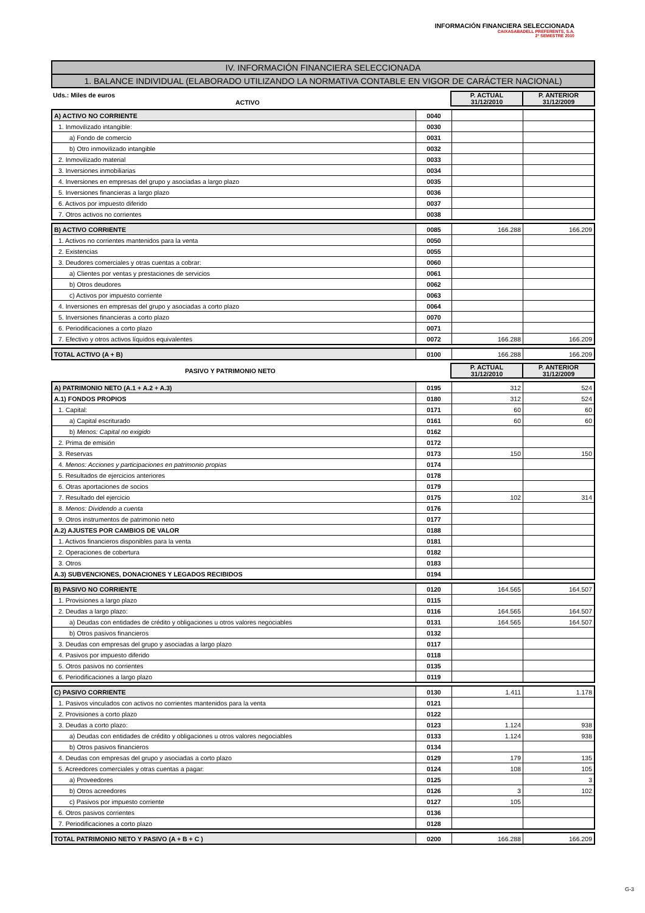INFORMACIÓN FINANCIERA SELECCIONADA
CAIXASABADELL PREFERENTS, S.A.
2º SEMESTRE 2010
IV. INFORMACIÓN FINANCIERA SELECCIONADA
1. BALANCE INDIVIDUAL (ELABORADO UTILIZANDO LA NORMATIVA CONTABLE EN VIGOR DE CARÁCTER NACIONAL)
| Uds.: Miles de euros ACTIVO | P. ACTUAL 31/12/2010 | P. ANTERIOR 31/12/2009 |
| A) ACTIVO NO CORRIENTE | 0040 | | |
| 1. Inmovilizado intangible: | 0030 | | |
| a) Fondo de comercio | 0031 | | |
| b) Otro inmovilizado intangible | 0032 | | |
| 2. Inmovilizado material | 0033 | | |
| 3. Inversiones inmobiliarias | 0034 | | |
| 4. Inversiones en empresas del grupo y asociadas a largo plazo | 0035 | | |
| 5. Inversiones financieras a largo plazo | 0036 | | |
| 6. Activos por impuesto diferido | 0037 | | |
| 7. Otros activos no corrientes | 0038 | | |
| B) ACTIVO CORRIENTE | 0085 | 166.288 | 166.209 |
| 1. Activos no corrientes mantenidos para la venta | 0050 | | |
| 2. Existencias | 0055 | | |
| 3. Deudores comerciales y otras cuentas a cobrar: | 0060 | | |
| a) Clientes por ventas y prestaciones de servicios | 0061 | | |
| b) Otros deudores | 0062 | | |
| c) Activos por impuesto corriente | 0063 | | |
| 4. Inversiones en empresas del grupo y asociadas a corto plazo | 0064 | | |
| 5. Inversiones financieras a corto plazo | 0070 | | |
| 6. Periodificaciones a corto plazo | 0071 | | |
| 7. Efectivo y otros activos líquidos equivalentes | 0072 | 166.288 | 166.209 |
| TOTAL ACTIVO (A + B) | 0100 | 166.288 | 166.209 |
| PASIVO Y PATRIMONIO NETO | P. ACTUAL 31/12/2010 | P. ANTERIOR 31/12/2009 |
| A) PATRIMONIO NETO (A.1 + A.2 + A.3) | 0195 | 312 | 524 |
| A.1) FONDOS PROPIOS | 0180 | 312 | 524 |
| 1. Capital: | 0171 | 60 | 60 |
| a) Capital escriturado | 0161 | 60 | 60 |
| b) Menos: Capital no exigido | 0162 | | |
| 2. Prima de emisión | 0172 | | |
| 3. Reservas | 0173 | 150 | 150 |
| 4. Menos: Acciones y participaciones en patrimonio propias | 0174 | | |
| 5. Resultados de ejercicios anteriores | 0178 | | |
| 6. Otras aportaciones de socios | 0179 | | |
| 7. Resultado del ejercicio | 0175 | 102 | 314 |
| 8. Menos: Dividendo a cuenta | 0176 | | |
| 9. Otros instrumentos de patrimonio neto | 0177 | | |
| A.2) AJUSTES POR CAMBIOS DE VALOR | 0188 | | |
| 1. Activos financieros disponibles para la venta | 0181 | | |
| 2. Operaciones de cobertura | 0182 | | |
| 3. Otros | 0183 | | |
| A.3) SUBVENCIONES, DONACIONES Y LEGADOS RECIBIDOS | 0194 | | |
| B) PASIVO NO CORRIENTE | 0120 | 164.565 | 164.507 |
| 1. Provisiones a largo plazo | 0115 | | |
| 2. Deudas a largo plazo: | 0116 | 164.565 | 164.507 |
| a) Deudas con entidades de crédito y obligaciones u otros valores negociables | 0131 | 164.565 | 164.507 |
| b) Otros pasivos financieros | 0132 | | |
| 3. Deudas con empresas del grupo y asociadas a largo plazo | 0117 | | |
| 4. Pasivos por impuesto diferido | 0118 | | |
| 5. Otros pasivos no corrientes | 0135 | | |
| 6. Periodificaciones a largo plazo | 0119 | | |
| C) PASIVO CORRIENTE | 0130 | 1.411 | 1.178 |
| 1. Pasivos vinculados con activos no corrientes mantenidos para la venta | 0121 | | |
| 2. Provisiones a corto plazo | 0122 | | |
| 3. Deudas a corto plazo: | 0123 | 1.124 | 938 |
| a) Deudas con entidades de crédito y obligaciones u otros valores negociables | 0133 | 1.124 | 938 |
| b) Otros pasivos financieros | 0134 | | |
| 4. Deudas con empresas del grupo y asociadas a corto plazo | 0129 | 179 | 135 |
| 5. Acreedores comerciales y otras cuentas a pagar: | 0124 | 108 | 105 |
| a) Proveedores | 0125 | | 3 |
| b) Otros acreedores | 0126 | 3 | 102 |
| c) Pasivos por impuesto corriente | 0127 | 105 | |
| 6. Otros pasivos corrientes | 0136 | | |
| 7. Periodificaciones a corto plazo | 0128 | | |
| TOTAL PATRIMONIO NETO Y PASIVO (A + B + C ) | 0200 | 166.288 | 166.209 |
G-3